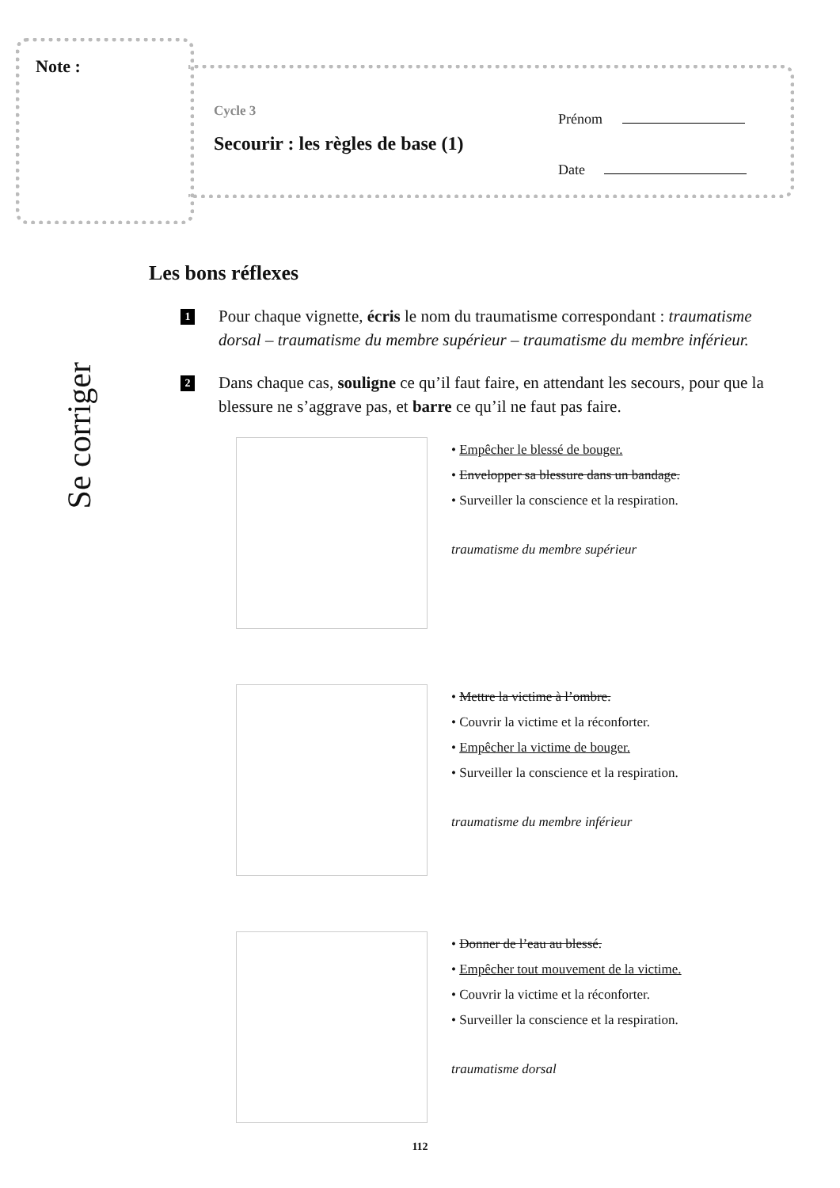Note :
Cycle 3
Secourir : les règles de base (1)
Prénom
Date
Se corriger
Les bons réflexes
1
Pour chaque vignette, écris le nom du traumatisme correspondant : traumatisme dorsal – traumatisme du membre supérieur – traumatisme du membre inférieur.
2
Dans chaque cas, souligne ce qu’il faut faire, en attendant les secours, pour que la blessure ne s’aggrave pas, et barre ce qu’il ne faut pas faire.
• Empêcher le blessé de bouger.
• Envelopper sa blessure dans un bandage.
• Surveiller la conscience et la respiration.
traumatisme du membre supérieur
• Mettre la victime à l’ombre.
• Couvrir la victime et la réconforter.
• Empêcher la victime de bouger.
• Surveiller la conscience et la respiration.
traumatisme du membre inférieur
• Donner de l’eau au blessé.
• Empêcher tout mouvement de la victime.
• Couvrir la victime et la réconforter.
• Surveiller la conscience et la respiration.
traumatisme dorsal
112